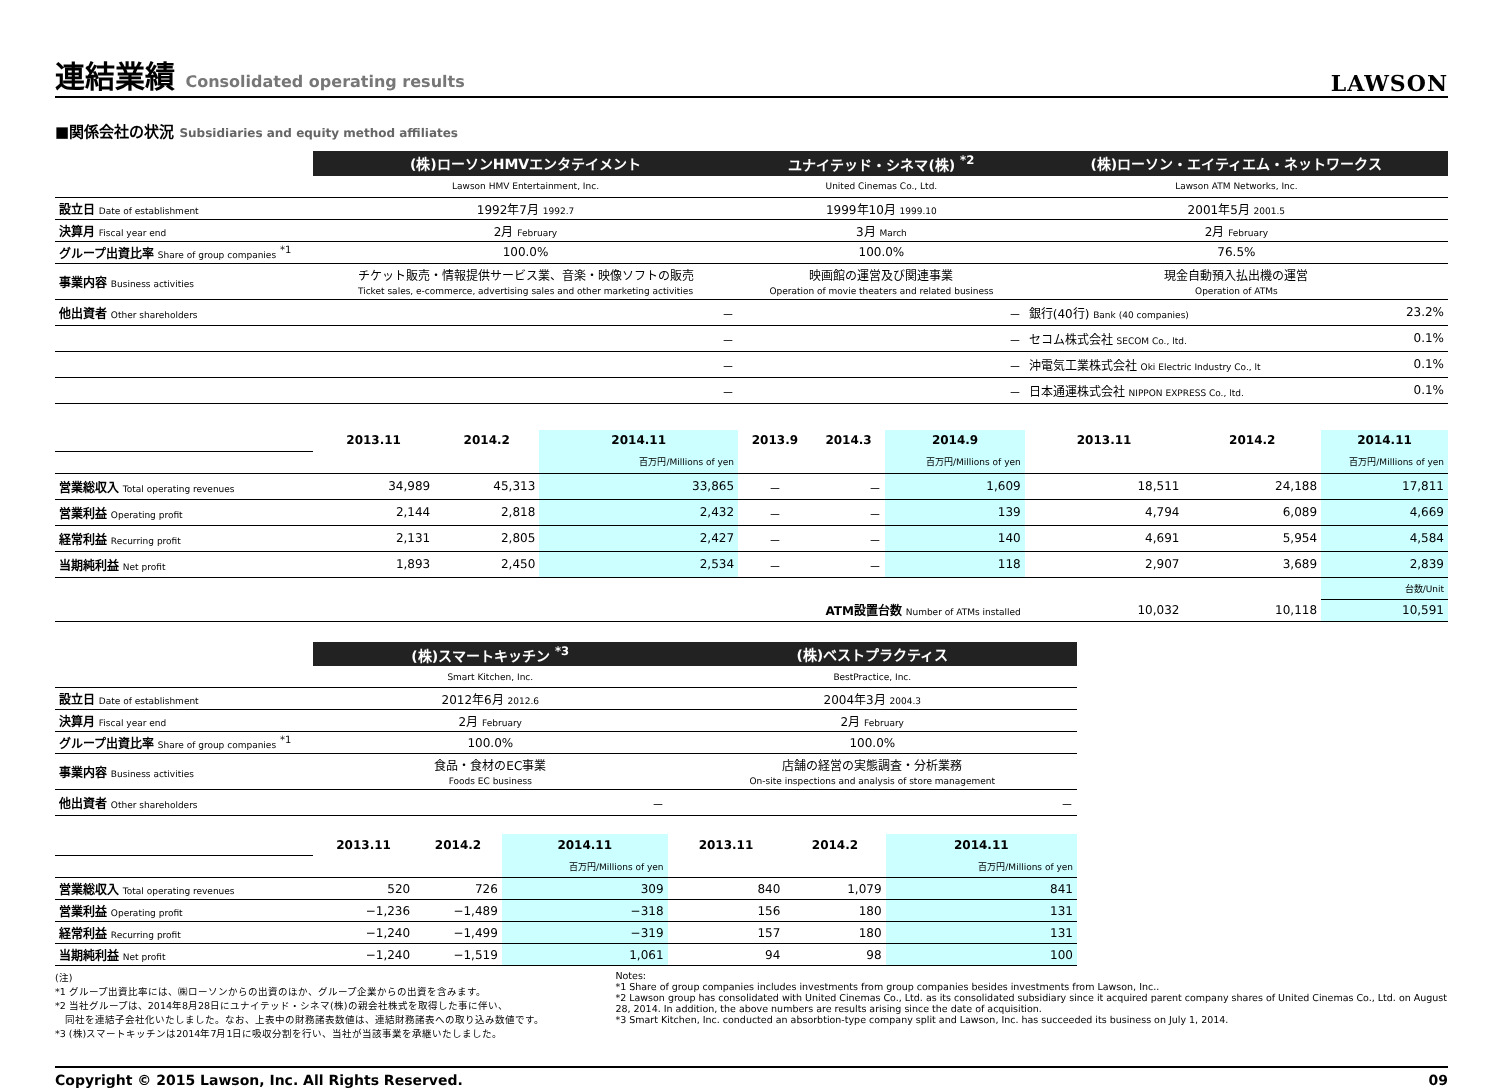連結業績 Consolidated operating results
LAWSON
■関係会社の状況 Subsidiaries and equity method affiliates
| | (株)ローソンHMVエンタテイメント | | | ユナイテッド・シネマ(株) <sup>*2</sup> | | | (株)ローソン・エイティエム・ネットワークス | | |
| | Lawson HMV Entertainment, Inc. | | | United Cinemas Co., Ltd. | | | Lawson ATM Networks, Inc. | | |
| 設立日 Date of establishment | 1992年7月 1992.7 | | | 1999年10月 1999.10 | | | 2001年5月 2001.5 | | |
| 決算月 Fiscal year end | 2月 February | | | 3月 March | | | 2月 February | | |
| グループ出資比率 Share of group companies <sup>*1</sup> | 100.0% | | | 100.0% | | | 76.5% | | |
| 事業内容 Business activities | チケット販売・情報提供サービス業、音楽・映像ソフトの販売 Ticket sales, e-commerce, advertising sales and other marketing activities | | | 映画館の運営及び関連事業 Operation of movie theaters and related business | | | 現金自動預入払出機の運営 Operation of ATMs | | |
| 他出資者 Other shareholders | － | | | － | | | 銀行(40行) Bank (40 companies) | | 23.2% |
| | － | | | － | | | セコム株式会社 SECOM Co., ltd. | | 0.1% |
| | － | | | － | | | 沖電気工業株式会社 Oki Electric Industry Co., lt | | 0.1% |
| | － | | | － | | | 日本通運株式会社 NIPPON EXPRESS Co., ltd. | | 0.1% |
| | 2013.11 | 2014.2 | 2014.11 | 2013.9 | 2014.3 | 2014.9 | 2013.11 | 2014.2 | 2014.11 |
| | | | 百万円/Millions of yen | | | 百万円/Millions of yen | | | 百万円/Millions of yen |
| 営業総収入 Total operating revenues | 34,989 | 45,313 | 33,865 | － | － | 1,609 | 18,511 | 24,188 | 17,811 |
| 営業利益 Operating profit | 2,144 | 2,818 | 2,432 | － | － | 139 | 4,794 | 6,089 | 4,669 |
| 経常利益 Recurring profit | 2,131 | 2,805 | 2,427 | － | － | 140 | 4,691 | 5,954 | 4,584 |
| 当期純利益 Net profit | 1,893 | 2,450 | 2,534 | － | － | 118 | 2,907 | 3,689 | 2,839 |
| | | | | | | | | | 台数/Unit |
| ATM設置台数 Number of ATMs installed | | | | | | | 10,032 | 10,118 | 10,591 |
| | (株)スマートキッチン <sup>*3</sup> | | | (株)ベストプラクティス | | |
| | Smart Kitchen, Inc. | | | BestPractice, Inc. | | |
| 設立日 Date of establishment | 2012年6月 2012.6 | | | 2004年3月 2004.3 | | |
| 決算月 Fiscal year end | 2月 February | | | 2月 February | | |
| グループ出資比率 Share of group companies <sup>*1</sup> | 100.0% | | | 100.0% | | |
| 事業内容 Business activities | 食品・食材のEC事業 Foods EC business | | | 店舗の経営の実態調査・分析業務 On-site inspections and analysis of store management | | |
| 他出資者 Other shareholders | － | | | － | | |
| | 2013.11 | 2014.2 | 2014.11 | 2013.11 | 2014.2 | 2014.11 |
| | | | 百万円/Millions of yen | | | 百万円/Millions of yen |
| 営業総収入 Total operating revenues | 520 | 726 | 309 | 840 | 1,079 | 841 |
| 営業利益 Operating profit | −1,236 | −1,489 | −318 | 156 | 180 | 131 |
| 経常利益 Recurring profit | −1,240 | −1,499 | −319 | 157 | 180 | 131 |
| 当期純利益 Net profit | −1,240 | −1,519 | 1,061 | 94 | 98 | 100 |
(注)
*1 グループ出資比率には、㈱ローソンからの出資のほか、グループ企業からの出資を含みます。
*2 当社グループは、2014年8月28日にユナイテッド・シネマ(株)の親会社株式を取得した事に伴い、
　同社を連結子会社化いたしました。なお、上表中の財務諸表数値は、連結財務諸表への取り込み数値です。
*3 (株)スマートキッチンは2014年7月1日に吸収分割を行い、当社が当該事業を承継いたしました。
Notes:
*1 Share of group companies includes investments from group companies besides investments from Lawson, Inc..
*2 Lawson group has consolidated with United Cinemas Co., Ltd. as its consolidated subsidiary since it acquired parent company shares of United Cinemas Co., Ltd. on August 28, 2014. In addition, the above numbers are results arising since the date of acquisition.
*3 Smart Kitchen, Inc. conducted an absorbtion-type company split and Lawson, Inc. has succeeded its business on July 1, 2014.
Copyright © 2015 Lawson, Inc. All Rights Reserved. 09